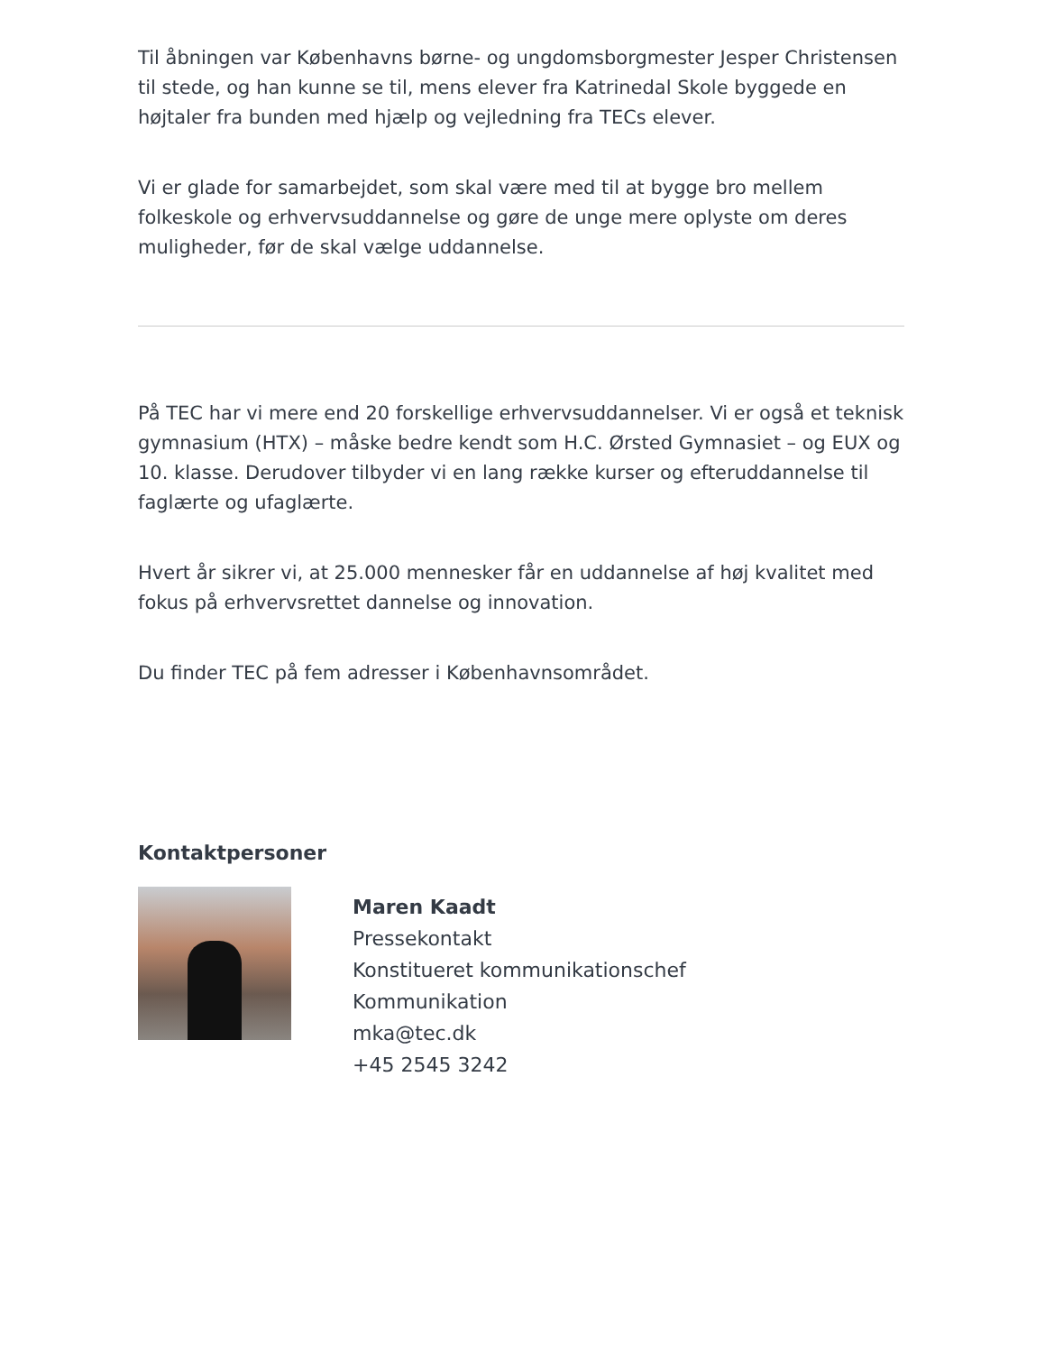Til åbningen var Københavns børne- og ungdomsborgmester Jesper Christensen til stede, og han kunne se til, mens elever fra Katrinedal Skole byggede en højtaler fra bunden med hjælp og vejledning fra TECs elever.
Vi er glade for samarbejdet, som skal være med til at bygge bro mellem folkeskole og erhvervsuddannelse og gøre de unge mere oplyste om deres muligheder, før de skal vælge uddannelse.
På TEC har vi mere end 20 forskellige erhvervsuddannelser. Vi er også et teknisk gymnasium (HTX) – måske bedre kendt som H.C. Ørsted Gymnasiet – og EUX og 10. klasse. Derudover tilbyder vi en lang række kurser og efteruddannelse til faglærte og ufaglærte.
Hvert år sikrer vi, at 25.000 mennesker får en uddannelse af høj kvalitet med fokus på erhvervsrettet dannelse og innovation.
Du finder TEC på fem adresser i Københavnsområdet.
Kontaktpersoner
Maren Kaadt
Pressekontakt
Konstitueret kommunikationschef
Kommunikation
mka@tec.dk
+45 2545 3242